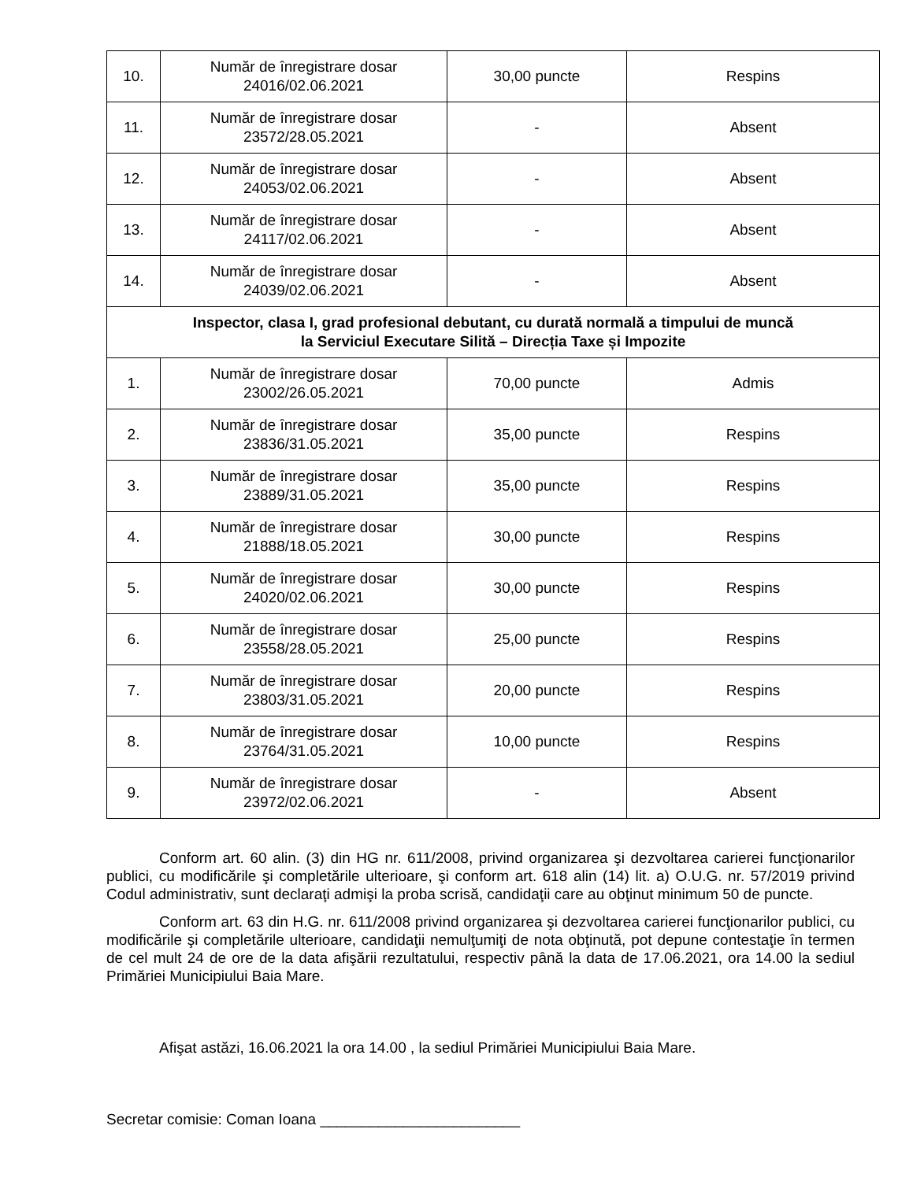| 10. | Număr de înregistrare dosar 24016/02.06.2021 | 30,00 puncte | Respins |
| 11. | Număr de înregistrare dosar 23572/28.05.2021 | - | Absent |
| 12. | Număr de înregistrare dosar 24053/02.06.2021 | - | Absent |
| 13. | Număr de înregistrare dosar 24117/02.06.2021 | - | Absent |
| 14. | Număr de înregistrare dosar 24039/02.06.2021 | - | Absent |
| Inspector, clasa I, grad profesional debutant, cu durată normală a timpului de muncă la Serviciul Executare Silită – Direcția Taxe și Impozite | | | |
| 1. | Număr de înregistrare dosar 23002/26.05.2021 | 70,00 puncte | Admis |
| 2. | Număr de înregistrare dosar 23836/31.05.2021 | 35,00 puncte | Respins |
| 3. | Număr de înregistrare dosar 23889/31.05.2021 | 35,00 puncte | Respins |
| 4. | Număr de înregistrare dosar 21888/18.05.2021 | 30,00 puncte | Respins |
| 5. | Număr de înregistrare dosar 24020/02.06.2021 | 30,00 puncte | Respins |
| 6. | Număr de înregistrare dosar 23558/28.05.2021 | 25,00 puncte | Respins |
| 7. | Număr de înregistrare dosar 23803/31.05.2021 | 20,00 puncte | Respins |
| 8. | Număr de înregistrare dosar 23764/31.05.2021 | 10,00 puncte | Respins |
| 9. | Număr de înregistrare dosar 23972/02.06.2021 | - | Absent |
Conform art. 60 alin. (3) din HG nr. 611/2008, privind organizarea şi dezvoltarea carierei funcţionarilor publici, cu modificările şi completările ulterioare, şi conform art. 618 alin (14) lit. a) O.U.G. nr. 57/2019 privind Codul administrativ, sunt declaraţi admişi la proba scrisă, candidaţii care au obţinut minimum 50 de puncte.
Conform art. 63 din H.G. nr. 611/2008 privind organizarea şi dezvoltarea carierei funcţionarilor publici, cu modificările şi completările ulterioare, candidaţii nemulţumiţi de nota obţinută, pot depune contestaţie în termen de cel mult 24 de ore de la data afişării rezultatului, respectiv până la data de 17.06.2021, ora 14.00 la sediul Primăriei Municipiului Baia Mare.
Afişat astăzi, 16.06.2021 la ora 14.00 , la sediul Primăriei Municipiului Baia Mare.
Secretar comisie: Coman Ioana ________________________